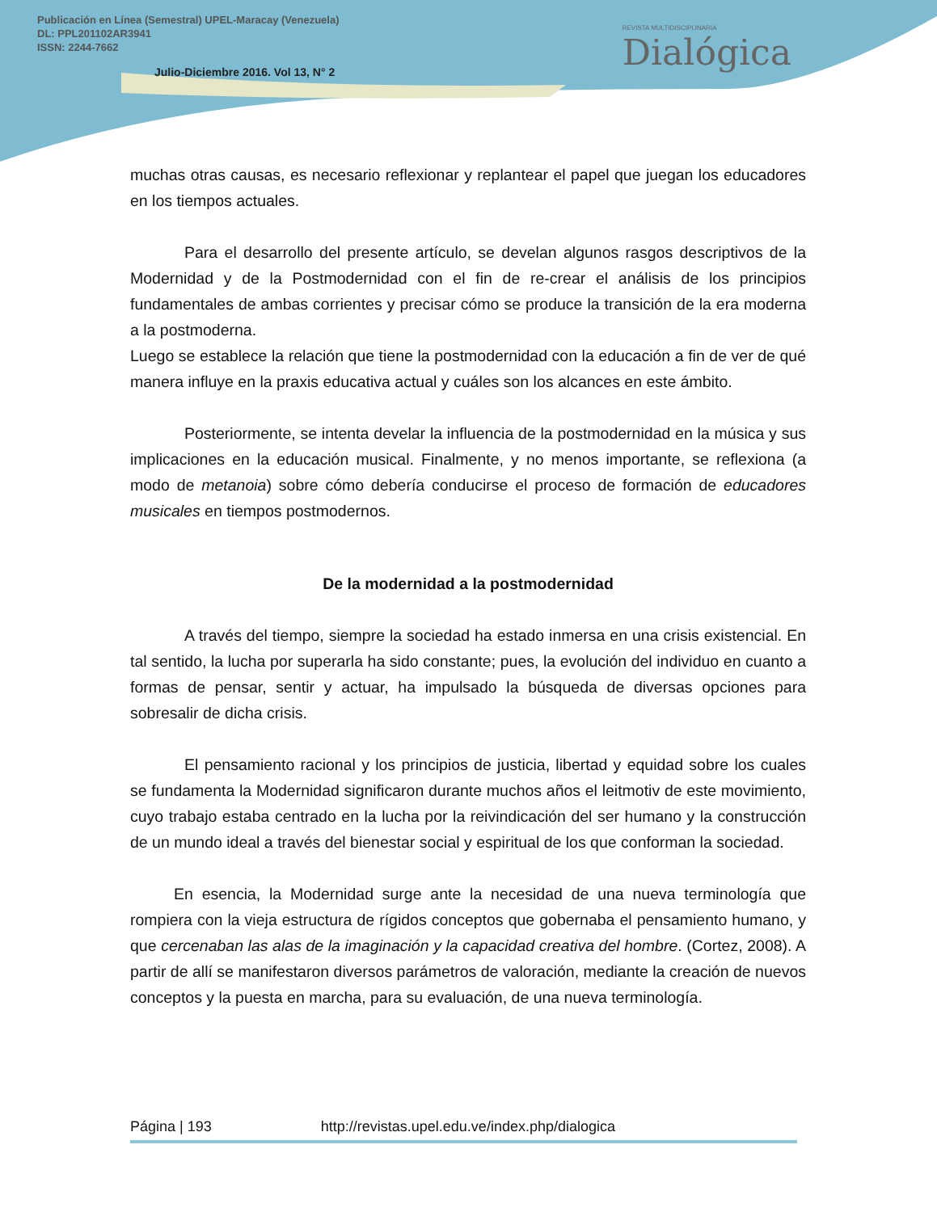Publicación en Línea (Semestral) UPEL-Maracay (Venezuela)
DL: PPL201102AR3941
ISSN: 2244-7662
Julio-Diciembre 2016. Vol 13, N° 2
REVISTA MULTIDISCIPLINARIA
Dialógica
muchas otras causas, es necesario reflexionar y replantear el papel que juegan los educadores en los tiempos actuales.
Para el desarrollo del presente artículo, se develan algunos rasgos descriptivos de la Modernidad y de la Postmodernidad con el fin de re-crear el análisis de los principios fundamentales de ambas corrientes y precisar cómo se produce la transición de la era moderna a la postmoderna.
Luego se establece la relación que tiene la postmodernidad con la educación a fin de ver de qué manera influye en la praxis educativa actual y cuáles son los alcances en este ámbito.
Posteriormente, se intenta develar la influencia de la postmodernidad en la música y sus implicaciones en la educación musical. Finalmente, y no menos importante, se reflexiona (a modo de metanoia) sobre cómo debería conducirse el proceso de formación de educadores musicales en tiempos postmodernos.
De la modernidad a la postmodernidad
A través del tiempo, siempre la sociedad ha estado inmersa en una crisis existencial. En tal sentido, la lucha por superarla ha sido constante; pues, la evolución del individuo en cuanto a formas de pensar, sentir y actuar, ha impulsado la búsqueda de diversas opciones para sobresalir de dicha crisis.
El pensamiento racional y los principios de justicia, libertad y equidad sobre los cuales se fundamenta la Modernidad significaron durante muchos años el leitmotiv de este movimiento, cuyo trabajo estaba centrado en la lucha por la reivindicación del ser humano y la construcción de un mundo ideal a través del bienestar social y espiritual de los que conforman la sociedad.
En esencia, la Modernidad surge ante la necesidad de una nueva terminología que rompiera con la vieja estructura de rígidos conceptos que gobernaba el pensamiento humano, y que cercenaban las alas de la imaginación y la capacidad creativa del hombre. (Cortez, 2008). A partir de allí se manifestaron diversos parámetros de valoración, mediante la creación de nuevos conceptos y la puesta en marcha, para su evaluación, de una nueva terminología.
Página | 193 http://revistas.upel.edu.ve/index.php/dialogica